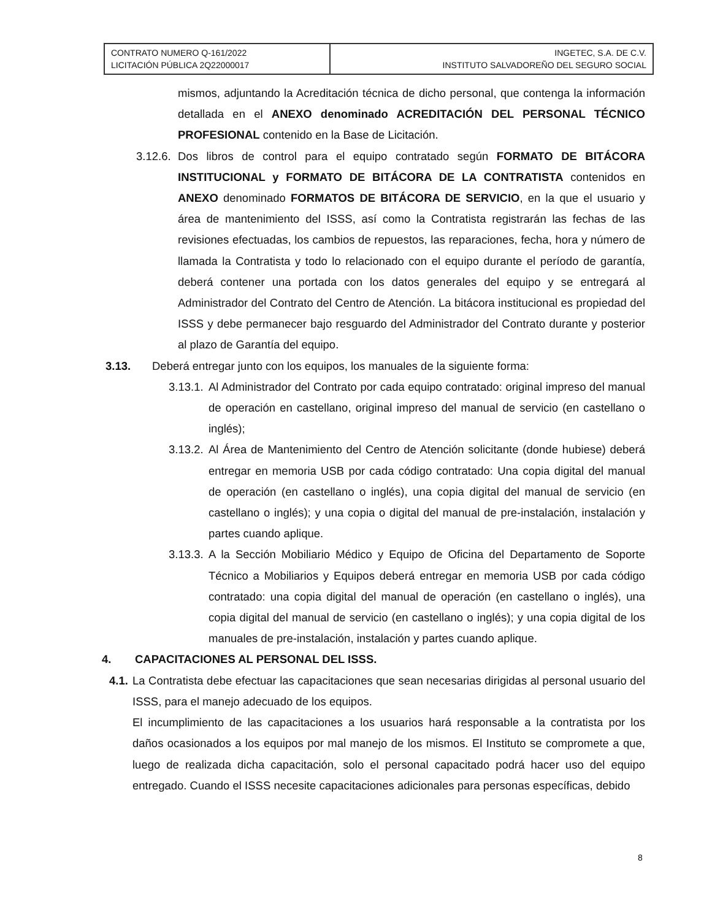| CONTRATO NUMERO Q-161/2022 LICITACIÓN PÚBLICA 2Q22000017 | INGETEC, S.A. DE C.V. INSTITUTO SALVADOREÑO DEL SEGURO SOCIAL |
mismos, adjuntando la Acreditación técnica de dicho personal, que contenga la información detallada en el ANEXO denominado ACREDITACIÓN DEL PERSONAL TÉCNICO PROFESIONAL contenido en la Base de Licitación.
3.12.6.
Dos libros de control para el equipo contratado según FORMATO DE BITÁCORA INSTITUCIONAL y FORMATO DE BITÁCORA DE LA CONTRATISTA contenidos en ANEXO denominado FORMATOS DE BITÁCORA DE SERVICIO, en la que el usuario y área de mantenimiento del ISSS, así como la Contratista registrarán las fechas de las revisiones efectuadas, los cambios de repuestos, las reparaciones, fecha, hora y número de llamada la Contratista y todo lo relacionado con el equipo durante el período de garantía, deberá contener una portada con los datos generales del equipo y se entregará al Administrador del Contrato del Centro de Atención. La bitácora institucional es propiedad del ISSS y debe permanecer bajo resguardo del Administrador del Contrato durante y posterior al plazo de Garantía del equipo.
3.13. Deberá entregar junto con los equipos, los manuales de la siguiente forma:
3.13.1.
Al Administrador del Contrato por cada equipo contratado: original impreso del manual de operación en castellano, original impreso del manual de servicio (en castellano o inglés);
3.13.2.
Al Área de Mantenimiento del Centro de Atención solicitante (donde hubiese) deberá entregar en memoria USB por cada código contratado: Una copia digital del manual de operación (en castellano o inglés), una copia digital del manual de servicio (en castellano o inglés); y una copia o digital del manual de pre-instalación, instalación y partes cuando aplique.
3.13.3.
A la Sección Mobiliario Médico y Equipo de Oficina del Departamento de Soporte Técnico a Mobiliarios y Equipos deberá entregar en memoria USB por cada código contratado: una copia digital del manual de operación (en castellano o inglés), una copia digital del manual de servicio (en castellano o inglés); y una copia digital de los manuales de pre-instalación, instalación y partes cuando aplique.
4. CAPACITACIONES AL PERSONAL DEL ISSS.
4.1.
La Contratista debe efectuar las capacitaciones que sean necesarias dirigidas al personal usuario del ISSS, para el manejo adecuado de los equipos.
El incumplimiento de las capacitaciones a los usuarios hará responsable a la contratista por los daños ocasionados a los equipos por mal manejo de los mismos. El Instituto se compromete a que, luego de realizada dicha capacitación, solo el personal capacitado podrá hacer uso del equipo entregado. Cuando el ISSS necesite capacitaciones adicionales para personas específicas, debido
8